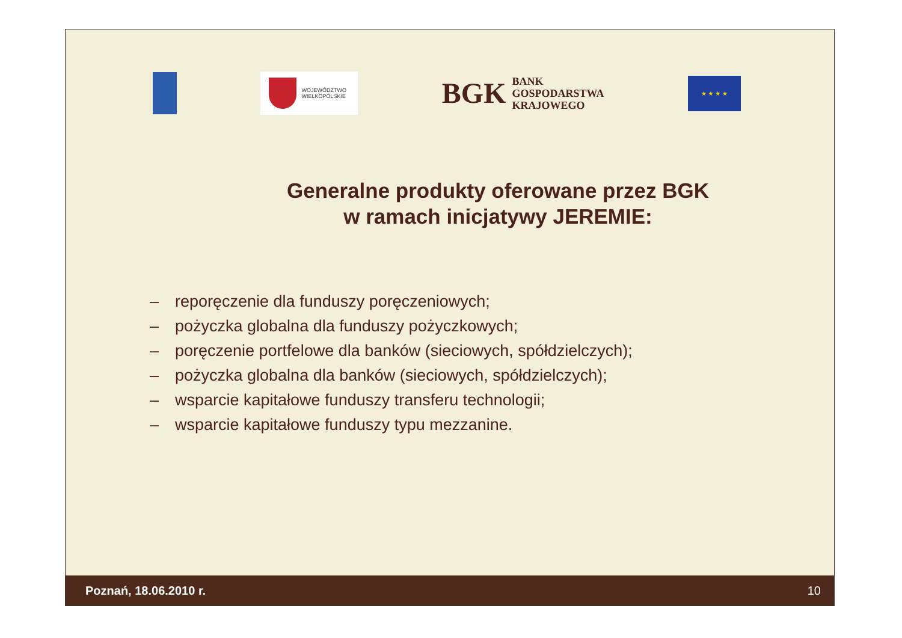WOJEWÓDZTWO
WIELKOPOLSKIE
BGK BANK
GOSPODARSTWA
KRAJOWEGO
★ ★ ★ ★
Generalne produkty oferowane przez BGK
w ramach inicjatywy JEREMIE:
– reporęczenie dla funduszy poręczeniowych;
– pożyczka globalna dla funduszy pożyczkowych;
– poręczenie portfelowe dla banków (sieciowych, spółdzielczych);
– pożyczka globalna dla banków (sieciowych, spółdzielczych);
– wsparcie kapitałowe funduszy transferu technologii;
– wsparcie kapitałowe funduszy typu mezzanine.
Poznań, 18.06.2010 r. 10